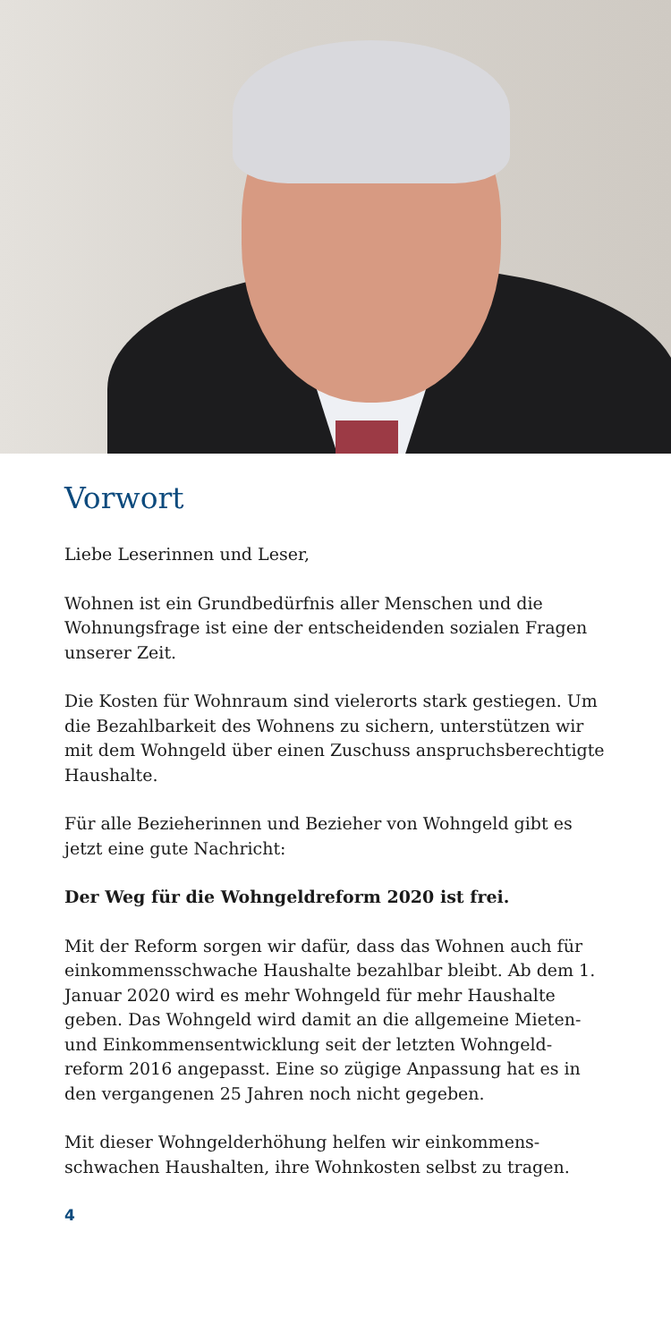Vorwort
Liebe Leserinnen und Leser,
Wohnen ist ein Grundbedürfnis aller Menschen und die Wohnungsfrage ist eine der entscheidenden sozialen Fragen unserer Zeit.
Die Kosten für Wohnraum sind vielerorts stark gestiegen. Um die Bezahlbarkeit des Wohnens zu sichern, unterstützen wir mit dem Wohngeld über einen Zuschuss anspruchsberechtigte Haushalte.
Für alle Bezieherinnen und Bezieher von Wohngeld gibt es jetzt eine gute Nachricht:
Der Weg für die Wohngeldreform 2020 ist frei.
Mit der Reform sorgen wir dafür, dass das Wohnen auch für einkommensschwache Haushalte bezahlbar bleibt. Ab dem 1. Januar 2020 wird es mehr Wohngeld für mehr Haushalte geben. Das Wohngeld wird damit an die allgemeine Mieten- und Einkommensentwicklung seit der letzten Wohngeld-reform 2016 angepasst. Eine so zügige Anpassung hat es in den vergangenen 25 Jahren noch nicht gegeben.
Mit dieser Wohngelderhöhung helfen wir einkommens-schwachen Haushalten, ihre Wohnkosten selbst zu tragen.
4